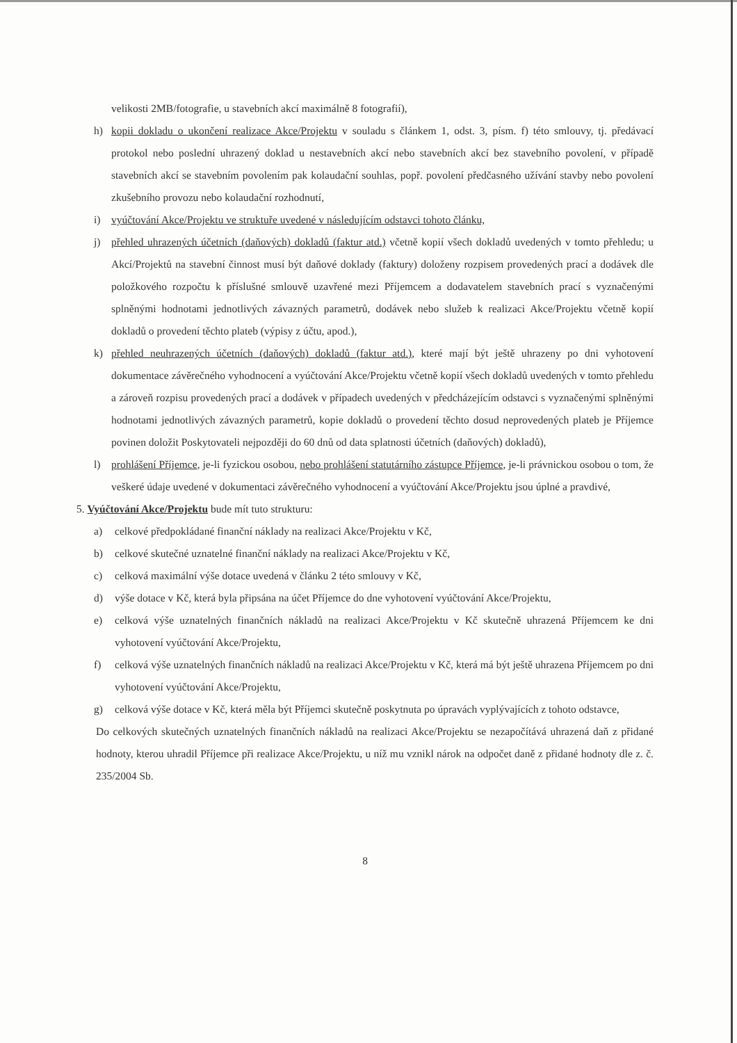velikosti 2MB/fotografie, u stavebních akcí maximálně 8 fotografií),
h) kopii dokladu o ukončení realizace Akce/Projektu v souladu s článkem 1, odst. 3, písm. f) této smlouvy, tj. předávací protokol nebo poslední uhrazený doklad u nestavebních akcí nebo stavebních akcí bez stavebního povolení, v případě stavebních akcí se stavebním povolením pak kolaudační souhlas, popř. povolení předčasného užívání stavby nebo povolení zkušebního provozu nebo kolaudační rozhodnutí,
i) vyúčtování Akce/Projektu ve struktuře uvedené v následujícím odstavci tohoto článku,
j) přehled uhrazených účetních (daňových) dokladů (faktur atd.) včetně kopií všech dokladů uvedených v tomto přehledu; u Akcí/Projektů na stavební činnost musí být daňové doklady (faktury) doloženy rozpisem provedených prací a dodávek dle položkového rozpočtu k příslušné smlouvě uzavřené mezi Příjemcem a dodavatelem stavebních prací s vyznačenými splněnými hodnotami jednotlivých závazných parametrů, dodávek nebo služeb k realizaci Akce/Projektu včetně kopií dokladů o provedení těchto plateb (výpisy z účtu, apod.),
k) přehled neuhrazených účetních (daňových) dokladů (faktur atd.), které mají být ještě uhrazeny po dni vyhotovení dokumentace závěrečného vyhodnocení a vyúčtování Akce/Projektu včetně kopií všech dokladů uvedených v tomto přehledu a zároveň rozpisu provedených prací a dodávek v případech uvedených v předcházejícím odstavci s vyznačenými splněnými hodnotami jednotlivých závazných parametrů, kopie dokladů o provedení těchto dosud neprovedených plateb je Příjemce povinen doložit Poskytovateli nejpozději do 60 dnů od data splatnosti účetních (daňových) dokladů),
l) prohlášení Příjemce, je-li fyzickou osobou, nebo prohlášení statutárního zástupce Příjemce, je-li právnickou osobou o tom, že veškeré údaje uvedené v dokumentaci závěrečného vyhodnocení a vyúčtování Akce/Projektu jsou úplné a pravdivé,
5. Vyúčtování Akce/Projektu bude mít tuto strukturu:
a) celkové předpokládané finanční náklady na realizaci Akce/Projektu v Kč,
b) celkové skutečné uznatelné finanční náklady na realizaci Akce/Projektu v Kč,
c) celková maximální výše dotace uvedená v článku 2 této smlouvy v Kč,
d) výše dotace v Kč, která byla připsána na účet Příjemce do dne vyhotovení vyúčtování Akce/Projektu,
e) celková výše uznatelných finančních nákladů na realizaci Akce/Projektu v Kč skutečně uhrazená Příjemcem ke dni vyhotovení vyúčtování Akce/Projektu,
f) celková výše uznatelných finančních nákladů na realizaci Akce/Projektu v Kč, která má být ještě uhrazena Příjemcem po dni vyhotovení vyúčtování Akce/Projektu,
g) celková výše dotace v Kč, která měla být Příjemci skutečně poskytnuta po úpravách vyplývajících z tohoto odstavce,
Do celkových skutečných uznatelných finančních nákladů na realizaci Akce/Projektu se nezapočítává uhrazená daň z přidané hodnoty, kterou uhradil Příjemce při realizace Akce/Projektu, u níž mu vznikl nárok na odpočet daně z přidané hodnoty dle z. č. 235/2004 Sb.
8